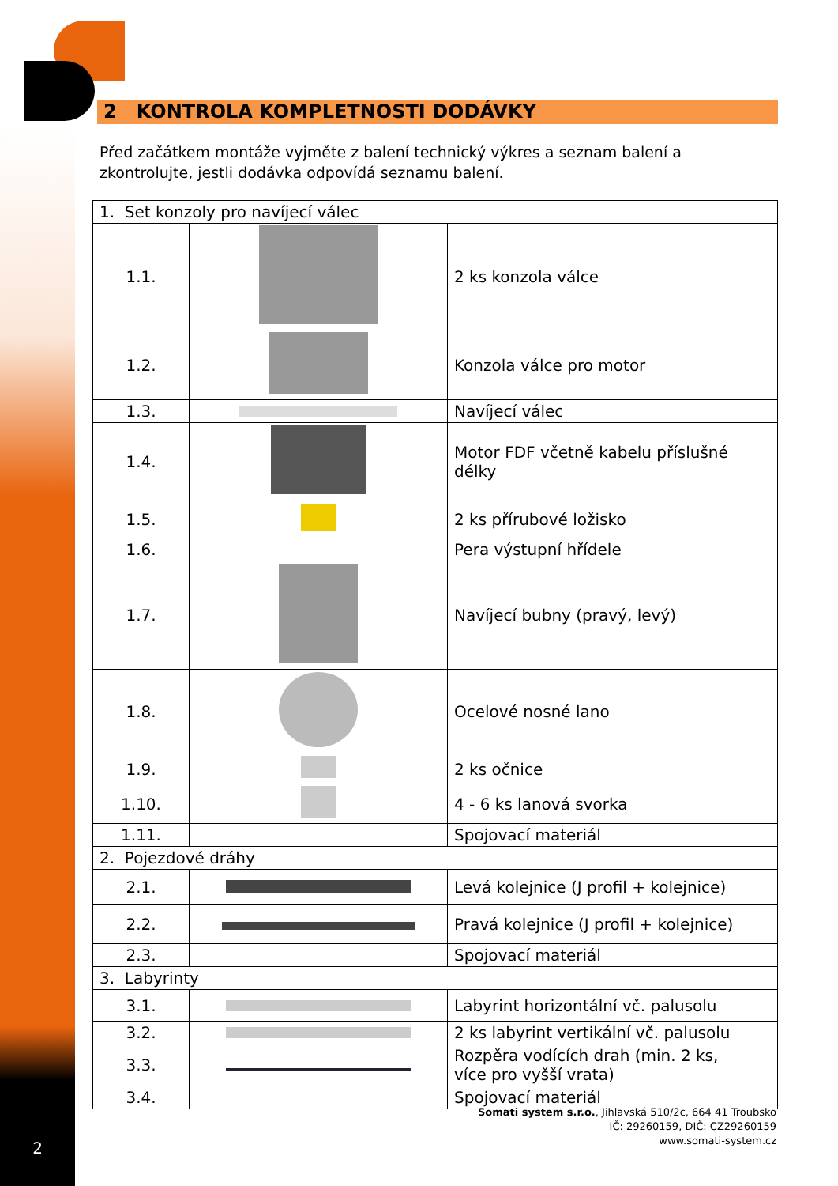2
2 KONTROLA KOMPLETNOSTI DODÁVKY
Před začátkem montáže vyjměte z balení technický výkres a seznam balení a zkontrolujte, jestli dodávka odpovídá seznamu balení.
| 1. Set konzoly pro navíjecí válec | | |
| 1.1. | | 2 ks konzola válce |
| 1.2. | | Konzola válce pro motor |
| 1.3. | | Navíjecí válec |
| 1.4. | | Motor FDF včetně kabelu příslušné délky |
| 1.5. | | 2 ks přírubové ložisko |
| 1.6. | | Pera výstupní hřídele |
| 1.7. | | Navíjecí bubny (pravý, levý) |
| 1.8. | | Ocelové nosné lano |
| 1.9. | | 2 ks očnice |
| 1.10. | | 4 - 6 ks lanová svorka |
| 1.11. | | Spojovací materiál |
| 2. Pojezdové dráhy | | |
| 2.1. | | Levá kolejnice (J profil + kolejnice) |
| 2.2. | | Pravá kolejnice (J profil + kolejnice) |
| 2.3. | | Spojovací materiál |
| 3. Labyrinty | | |
| 3.1. | | Labyrint horizontální vč. palusolu |
| 3.2. | | 2 ks labyrint vertikální vč. palusolu |
| 3.3. | | Rozpěra vodících drah (min. 2 ks, více pro vyšší vrata) |
| 3.4. | | Spojovací materiál |
Somati system s.r.o., Jihlavská 510/2c, 664 41 Troubsko
IČ: 29260159, DIČ: CZ29260159
www.somati-system.cz